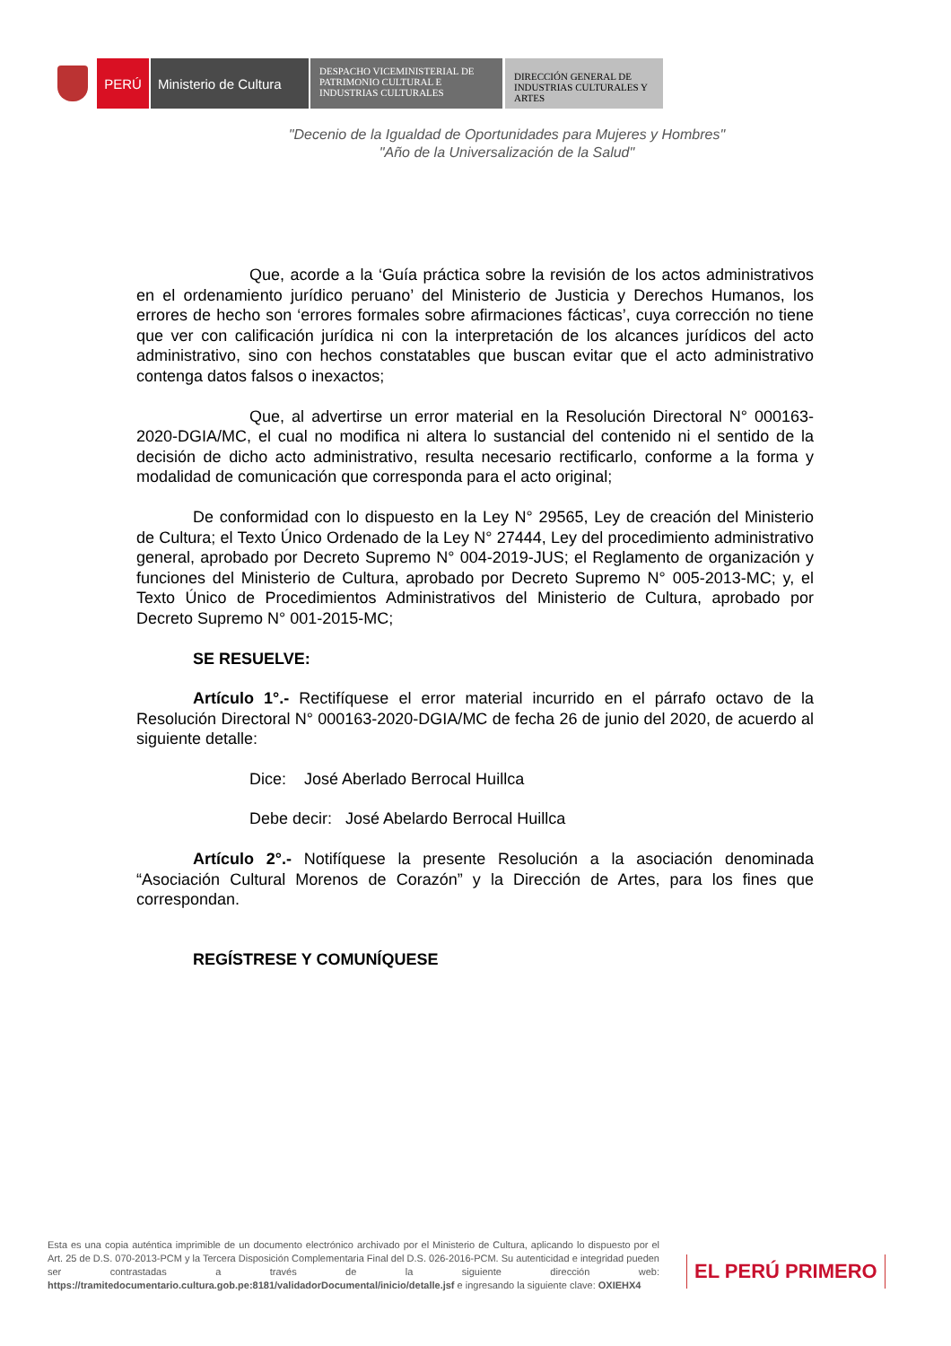PERÚ Ministerio de Cultura
DESPACHO VICEMINISTERIAL DE PATRIMONIO CULTURAL E INDUSTRIAS CULTURALES
DIRECCIÓN GENERAL DE INDUSTRIAS CULTURALES Y ARTES
"Decenio de la Igualdad de Oportunidades para Mujeres y Hombres"
"Año de la Universalización de la Salud"
Que, acorde a la ‘Guía práctica sobre la revisión de los actos administrativos en el ordenamiento jurídico peruano’ del Ministerio de Justicia y Derechos Humanos, los errores de hecho son ‘errores formales sobre afirmaciones fácticas’, cuya corrección no tiene que ver con calificación jurídica ni con la interpretación de los alcances jurídicos del acto administrativo, sino con hechos constatables que buscan evitar que el acto administrativo contenga datos falsos o inexactos;
Que, al advertirse un error material en la Resolución Directoral N° 000163-2020-DGIA/MC, el cual no modifica ni altera lo sustancial del contenido ni el sentido de la decisión de dicho acto administrativo, resulta necesario rectificarlo, conforme a la forma y modalidad de comunicación que corresponda para el acto original;
De conformidad con lo dispuesto en la Ley N° 29565, Ley de creación del Ministerio de Cultura; el Texto Único Ordenado de la Ley N° 27444, Ley del procedimiento administrativo general, aprobado por Decreto Supremo N° 004-2019-JUS; el Reglamento de organización y funciones del Ministerio de Cultura, aprobado por Decreto Supremo N° 005-2013-MC; y, el Texto Único de Procedimientos Administrativos del Ministerio de Cultura, aprobado por Decreto Supremo N° 001-2015-MC;
SE RESUELVE:
Artículo 1°.- Rectifíquese el error material incurrido en el párrafo octavo de la Resolución Directoral N° 000163-2020-DGIA/MC de fecha 26 de junio del 2020, de acuerdo al siguiente detalle:
Dice: José Aberlado Berrocal Huillca
Debe decir: José Abelardo Berrocal Huillca
Artículo 2°.- Notifíquese la presente Resolución a la asociación denominada “Asociación Cultural Morenos de Corazón” y la Dirección de Artes, para los fines que correspondan.
REGÍSTRESE Y COMUNÍQUESE
Esta es una copia auténtica imprimible de un documento electrónico archivado por el Ministerio de Cultura, aplicando lo dispuesto por el Art. 25 de D.S. 070-2013-PCM y la Tercera Disposición Complementaria Final del D.S. 026-2016-PCM. Su autenticidad e integridad pueden ser contrastadas a través de la siguiente dirección web: https://tramitedocumentario.cultura.gob.pe:8181/validadorDocumental/inicio/detalle.jsf e ingresando la siguiente clave: OXIEHX4
EL PERÚ PRIMERO